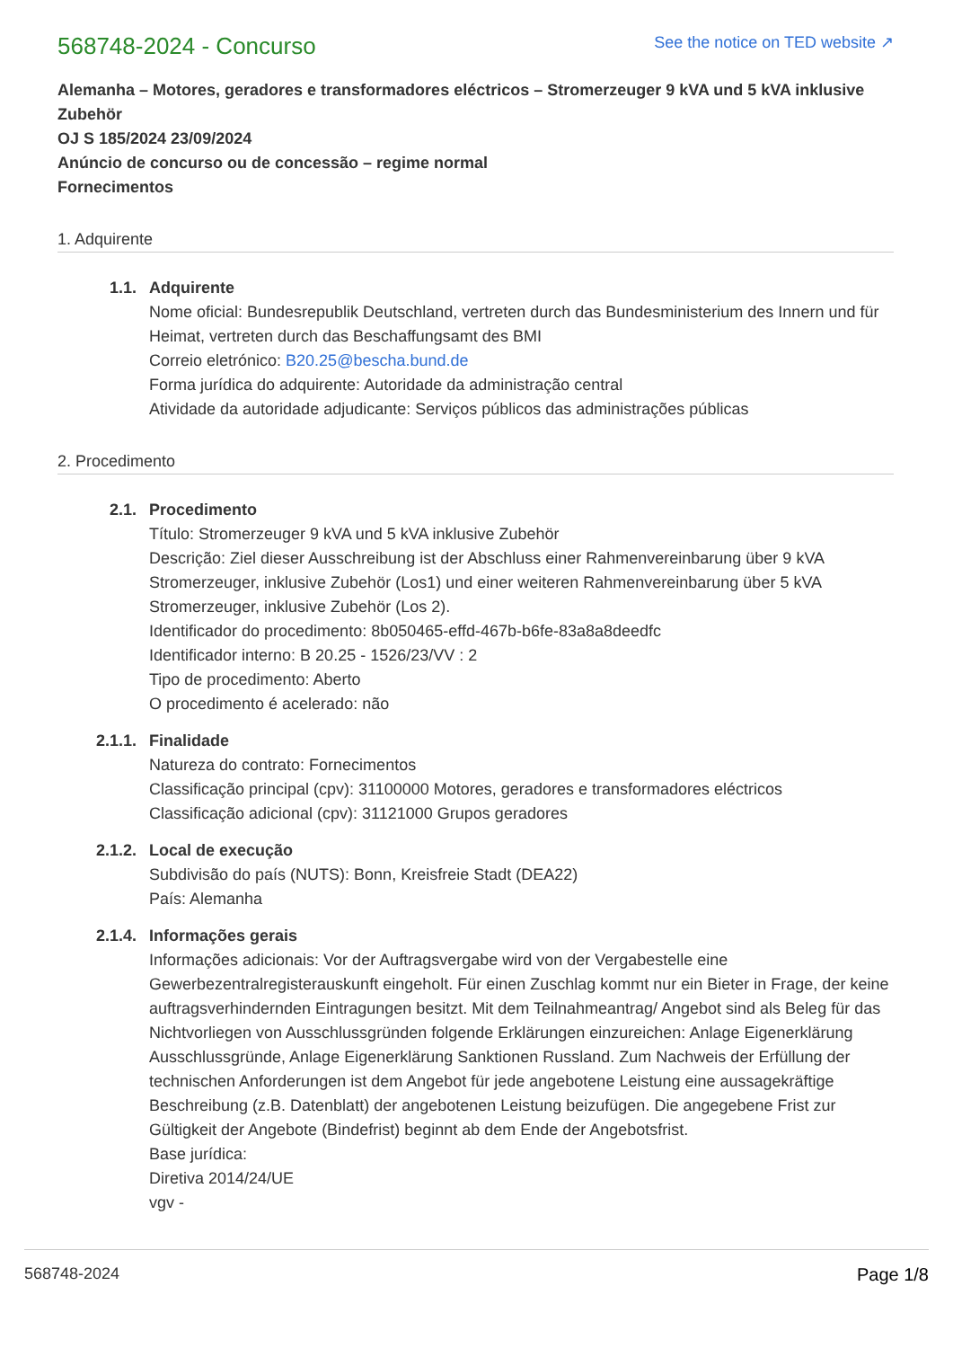568748-2024 - Concurso
See the notice on TED website ↗
Alemanha – Motores, geradores e transformadores eléctricos – Stromerzeuger 9 kVA und 5 kVA inklusive Zubehör
OJ S 185/2024 23/09/2024
Anúncio de concurso ou de concessão – regime normal
Fornecimentos
1. Adquirente
1.1. Adquirente
Nome oficial: Bundesrepublik Deutschland, vertreten durch das Bundesministerium des Innern und für Heimat, vertreten durch das Beschaffungsamt des BMI
Correio eletrónico: B20.25@bescha.bund.de
Forma jurídica do adquirente: Autoridade da administração central
Atividade da autoridade adjudicante: Serviços públicos das administrações públicas
2. Procedimento
2.1. Procedimento
Título: Stromerzeuger 9 kVA und 5 kVA inklusive Zubehör
Descrição: Ziel dieser Ausschreibung ist der Abschluss einer Rahmenvereinbarung über 9 kVA Stromerzeuger, inklusive Zubehör (Los1) und einer weiteren Rahmenvereinbarung über 5 kVA Stromerzeuger, inklusive Zubehör (Los 2).
Identificador do procedimento: 8b050465-effd-467b-b6fe-83a8a8deedfc
Identificador interno: B 20.25 - 1526/23/VV : 2
Tipo de procedimento: Aberto
O procedimento é acelerado: não
2.1.1. Finalidade
Natureza do contrato: Fornecimentos
Classificação principal (cpv): 31100000 Motores, geradores e transformadores eléctricos
Classificação adicional (cpv): 31121000 Grupos geradores
2.1.2. Local de execução
Subdivisão do país (NUTS): Bonn, Kreisfreie Stadt (DEA22)
País: Alemanha
2.1.4. Informações gerais
Informações adicionais: Vor der Auftragsvergabe wird von der Vergabestelle eine Gewerbezentralregisterauskunft eingeholt. Für einen Zuschlag kommt nur ein Bieter in Frage, der keine auftragsverhindernden Eintragungen besitzt. Mit dem Teilnahmeantrag/ Angebot sind als Beleg für das Nichtvorliegen von Ausschlussgründen folgende Erklärungen einzureichen: Anlage Eigenerklärung Ausschlussgründe, Anlage Eigenerklärung Sanktionen Russland. Zum Nachweis der Erfüllung der technischen Anforderungen ist dem Angebot für jede angebotene Leistung eine aussagekräftige Beschreibung (z.B. Datenblatt) der angebotenen Leistung beizufügen. Die angegebene Frist zur Gültigkeit der Angebote (Bindefrist) beginnt ab dem Ende der Angebotsfrist.
Base jurídica:
Diretiva 2014/24/UE
vgv -
568748-2024 Page 1/8